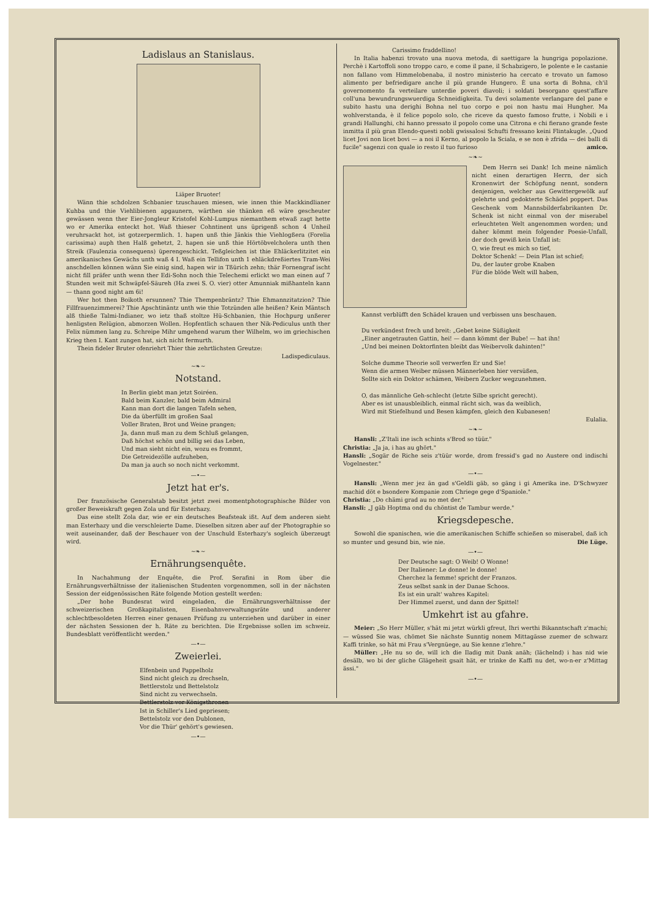Ladislaus an Stanislaus.
Liäper Bruoter!
Wänn thie schdolzen Schbanier tzuschauen miesen, wie innen thie Mackkindlianer Kuhba und thie Viehlibienen apgaunern, wärthen sie thänken eß wäre gescheuter gewässen wenn ther Eier-Jongleur Kristofel Kohl-Lumpus niemanthem etwaß zagt hette wo er Amerika enteckt hot. Waß thieser Cohntinent uns üprigenß schon 4 Unheil veruhrsackt hot, ist gotzerpermlich. 1. hapen unß thie Jänkis thie Viehlogßera (Forelia carissima) auph then Halß gehetzt, 2. hapen sie unß thie Hörtöbvelcholera unth then Streik (Faulenzia consequens) üperengeschickt. Teßgleichen ist thie Ehläckerlitzitet ein amerikanisches Gewächs unth waß 4 I. Waß ein Tellifon unth 1 ehläckdreßiertes Tram-Wei anschdellen können wänn Sie einig sind, hapen wir in Tßürich zehn; thär Fornengraf ischt nicht fill präfer unth wenn ther Edi-Sohn noch thie Telechemi erlickt wo man einen auf 7 Stunden weit mit Schwäpfel-Säureh (Ha zwei S. O. vier) otter Amunniak mißhanteln kann — thann good night am 6i!
Wer hot then Boikoth ersunnen? Thie Thempenbräntz? Thie Ehmannzitatzion? Thie Fillfrauenzimmerei? Thie Apschtinäntz unth wie thie Totzünden alle heißen? Kein Mäntsch alß thieße Talmi-Indianer, wo ietz thaß stoltze Hü-Schbanien, thie Hochpurg unßerer henligsten Relügion, abmorzen Wollen. Hopfentlich schauen ther Nik-Pediculus unth ther Felix nümmen lang zu. Schreipe Mihr umgehend warum ther Wilhelm, wo im griechischen Krieg then I. Kant zungen hat, sich nicht fermurth.
Thein fideler Bruter ofenriehrt Thier thie zehrtlichsten Greutze:
Ladispediculaus.
~❧~
Notstand.
In Berlin giebt man jetzt Soiréen.
Bald beim Kanzler, bald beim Admiral
Kann man dort die langen Tafeln sehen,
Die da überfüllt im großen Saal
Voller Braten, Brot und Weine prangen;
Ja, dann muß man zu dem Schluß gelangen,
Daß höchst schön und billig sei das Leben,
Und man sieht nicht ein, wozu es frommt,
Die Getreidezölle aufzuheben,
Da man ja auch so noch nicht verkommt.
—•—
Jetzt hat er's.
Der französische Generalstab besitzt jetzt zwei momentphotographische Bilder von großer Beweiskraft gegen Zola und für Esterhazy.
Das eine stellt Zola dar, wie er ein deutsches Beafsteak ißt. Auf dem anderen sieht man Esterhazy und die verschleierte Dame. Dieselben sitzen aber auf der Photographie so weit auseinander, daß der Beschauer von der Unschuld Esterhazy's sogleich überzeugt wird.
~❧~
Ernährungsenquête.
In Nachahmung der Enquête, die Prof. Serafini in Rom über die Ernährungsverhältnisse der italienischen Studenten vorgenommen, soll in der nächsten Session der eidgenössischen Räte folgende Motion gestellt werden:
„Der hohe Bundesrat wird eingeladen, die Ernährungsverhältnisse der schweizerischen Großkapitalisten, Eisenbahnverwaltungsräte und anderer schlechtbesoldeten Herren einer genauen Prüfung zu unterziehen und darüber in einer der nächsten Sessionen der h. Räte zu berichten. Die Ergebnisse sollen im schweiz. Bundesblatt veröffentlicht werden."
—•—
Zweierlei.
Elfenbein und Pappelholz
Sind nicht gleich zu drechseln,
Bettlerstolz und Bettelstolz
Sind nicht zu verwechseln.
Bettlerstolz vor Königsthronen
Ist in Schiller's Lied gepriesen;
Bettelstolz vor den Dublonen,
Vor die Thür' gehört's gewiesen.
—•—
Carissimo fraddellino!
In Italia habenzi trovato una nuova metoda, di saettigare la hungriga popolazione. Perchè i Kartoffoli sono troppo caro, e come il pane, il Schabzigero, le polente e le castanie non fallano vom Himmelobenaba, il nostro ministerio ha cercato e trovato un famoso alimento per befriedigare anche il più grande Hungero. È una sorta di Bohna, ch'il governomento fa verteilare unterdie poveri diavoli; i soldati besorgano quest'affare coll'una bewundrungswuerdiga Schneidigkeita. Tu devi solamente verlangare del pane e subito hastu una derighi Bohna nel tuo corpo e poi non hastu mai Hungher. Ma wohlverstanda, è il felice popolo solo, che riceve da questo famoso frutte, i Nobili e i grandi Hallunghi, chi hanno pressato il popolo come una Citrona e chi fierano grande feste inmitta il più gran Elendo-questi nobli gwissalosi Schufti fressano keini Flintakugle. „Quod licet Jovi non licet bovi — a noi il Kerno, al popolo la Sciala, e se non è zfrida — dei balli di fucile" sagenzi con quale io resto il tuo furioso amico.
~❧~
Dem Herrn sei Dank! Ich meine nämlich nicht einen derartigen Herrn, der sich Kronenwirt der Schöpfung nennt, sondern denjenigen, welcher aus Gewittergewölk auf gelehrte und gedokterte Schädel poppert. Das Geschenk vom Mannsbilderfabrikanten Dr. Schenk ist nicht einmal von der miserabel erleuchteten Welt angenommen worden; und daher kömmt mein folgender Poesie-Unfall, der doch gewiß kein Unfall ist:
O, wie freut es mich so tief,
Doktor Schenk! — Dein Plan ist schief;
Du, der lauter grobe Knaben
Für die blöde Welt will haben,
Kannst verblüfft den Schädel krauen und verbissen uns beschauen.
Du verkündest frech und breit: „Gebet keine Süßigkeit
„Einer angetrauten Gattin, hei! — dann kömmt der Bube! — hat ihn!
„Und bei meinen Doktorfinten bleibt das Weibervolk dahinten!"
Solche dumme Theorie soll verwerfen Er und Sie!
Wenn die armen Weiber müssen Männerleben hier versüßen,
Sollte sich ein Doktor schämen, Weibern Zucker wegzunehmen.
O, das männliche Geh-schlecht (letzte Silbe spricht gerecht).
Aber es ist unausbleiblich, einmal rächt sich, was da weiblich,
Wird mit Stiefelhund und Besen kämpfen, gleich den Kubanesen!
Eulalia.
~❧~
Hansli: „Z'Itali ine isch schints s'Brod so tüür."
Christia: „Ja ja, i has au ghört."
Hansli: „Sogär de Riche seis z'tüür worde, drom fressid's gad no Austere ond indischi Vogelnester."
—•—
Hansli: „Wenn mer jez än gad s'Geldli gäb, so gäng i gi Amerika ine. D'Schwyzer machid döt e bsondere Kompanie zom Chriege gege d'Spaniole."
Christia: „Do chämi grad au no met der."
Hansli: „J gäb Hoptma ond du chöntist de Tambur werde."
Kriegsdepesche.
Sowohl die spanischen, wie die amerikanischen Schiffe schießen so miserabel, daß ich so munter und gesund bin, wie nie. Die Lüge.
—•—
Der Deutsche sagt: O Weib! O Wonne!
Der Italiener: Le donne! le donne!
Cherchez la femme! spricht der Franzos.
Zeus selbst sank in der Danae Schoos.
Es ist ein uralt' wahres Kapitel:
Der Himmel zuerst, und dann der Spittel!
Umkehrt ist au gfahre.
Meier: „So Herr Müller, s'hät mi jetzt würkli gfreut, Ihri werthi Bikanntschaft z'machi; — wüssed Sie was, chömet Sie nächste Sunntig nonem Mittagässe zuemer de schwarz Kaffi trinke, so hät mi Frau s'Vergnüege, au Sie kenne z'lehre."
Müller: „He nu so de, will ich die Iladig mit Dank anäh; (lächelnd) i has nid wie desälb, wo bi der gliche Glägeheit gsait hät, er trinke de Kaffi nu det, wo-n-er z'Mittag ässi."
—•—